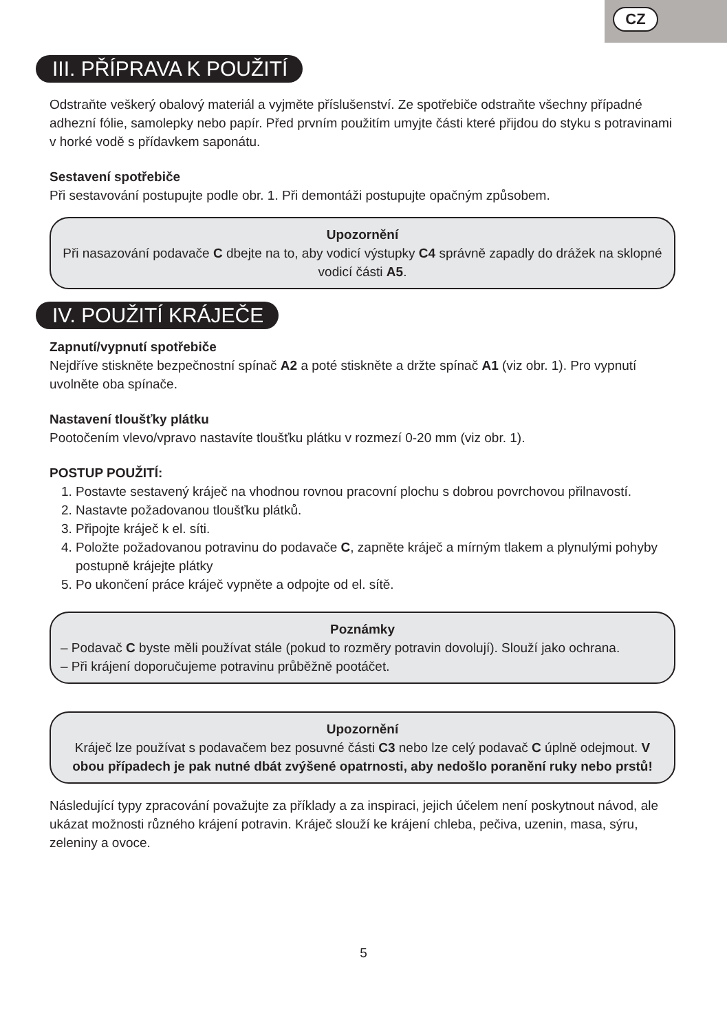CZ
III. PŘÍPRAVA K POUŽITÍ
Odstraňte veškerý obalový materiál a vyjměte příslušenství. Ze spotřebiče odstraňte všechny případné adhezní fólie, samolepky nebo papír. Před prvním použitím umyjte části které přijdou do styku s potravinami v horké vodě s přídavkem saponátu.
Sestavení spotřebiče
Při sestavování postupujte podle obr. 1. Při demontáži postupujte opačným způsobem.
Upozornění
Při nasazování podavače C dbejte na to, aby vodicí výstupky C4 správně zapadly do drážek na sklopné vodicí části A5.
IV. POUŽITÍ KRÁJEČE
Zapnutí/vypnutí spotřebiče
Nejdříve stiskněte bezpečnostní spínač A2 a poté stiskněte a držte spínač A1 (viz obr. 1). Pro vypnutí uvolněte oba spínače.
Nastavení tloušťky plátku
Pootočením vlevo/vpravo nastavíte tloušťku plátku v rozmezí 0-20 mm (viz obr. 1).
POSTUP POUŽITÍ:
1. Postavte sestavený kráječ na vhodnou rovnou pracovní plochu s dobrou povrchovou přilnavostí.
2. Nastavte požadovanou tloušťku plátků.
3. Připojte kráječ k el. síti.
4. Položte požadovanou potravinu do podavače C, zapněte kráječ a mírným tlakem a plynulými pohyby postupně krájejte plátky
5. Po ukončení práce kráječ vypněte a odpojte od el. sítě.
Poznámky
– Podavač C byste měli používat stále (pokud to rozměry potravin dovolují). Slouží jako ochrana.
– Při krájení doporučujeme potravinu průběžně pootáčet.
Upozornění
Kráječ lze používat s podavačem bez posuvné části C3 nebo lze celý podavač C úplně odejmout. V obou případech je pak nutné dbát zvýšené opatrnosti, aby nedošlo poranění ruky nebo prstů!
Následující typy zpracování považujte za příklady a za inspiraci, jejich účelem není poskytnout návod, ale ukázat možnosti různého krájení potravin. Kráječ slouží ke krájení chleba, pečiva, uzenin, masa, sýru, zeleniny a ovoce.
5